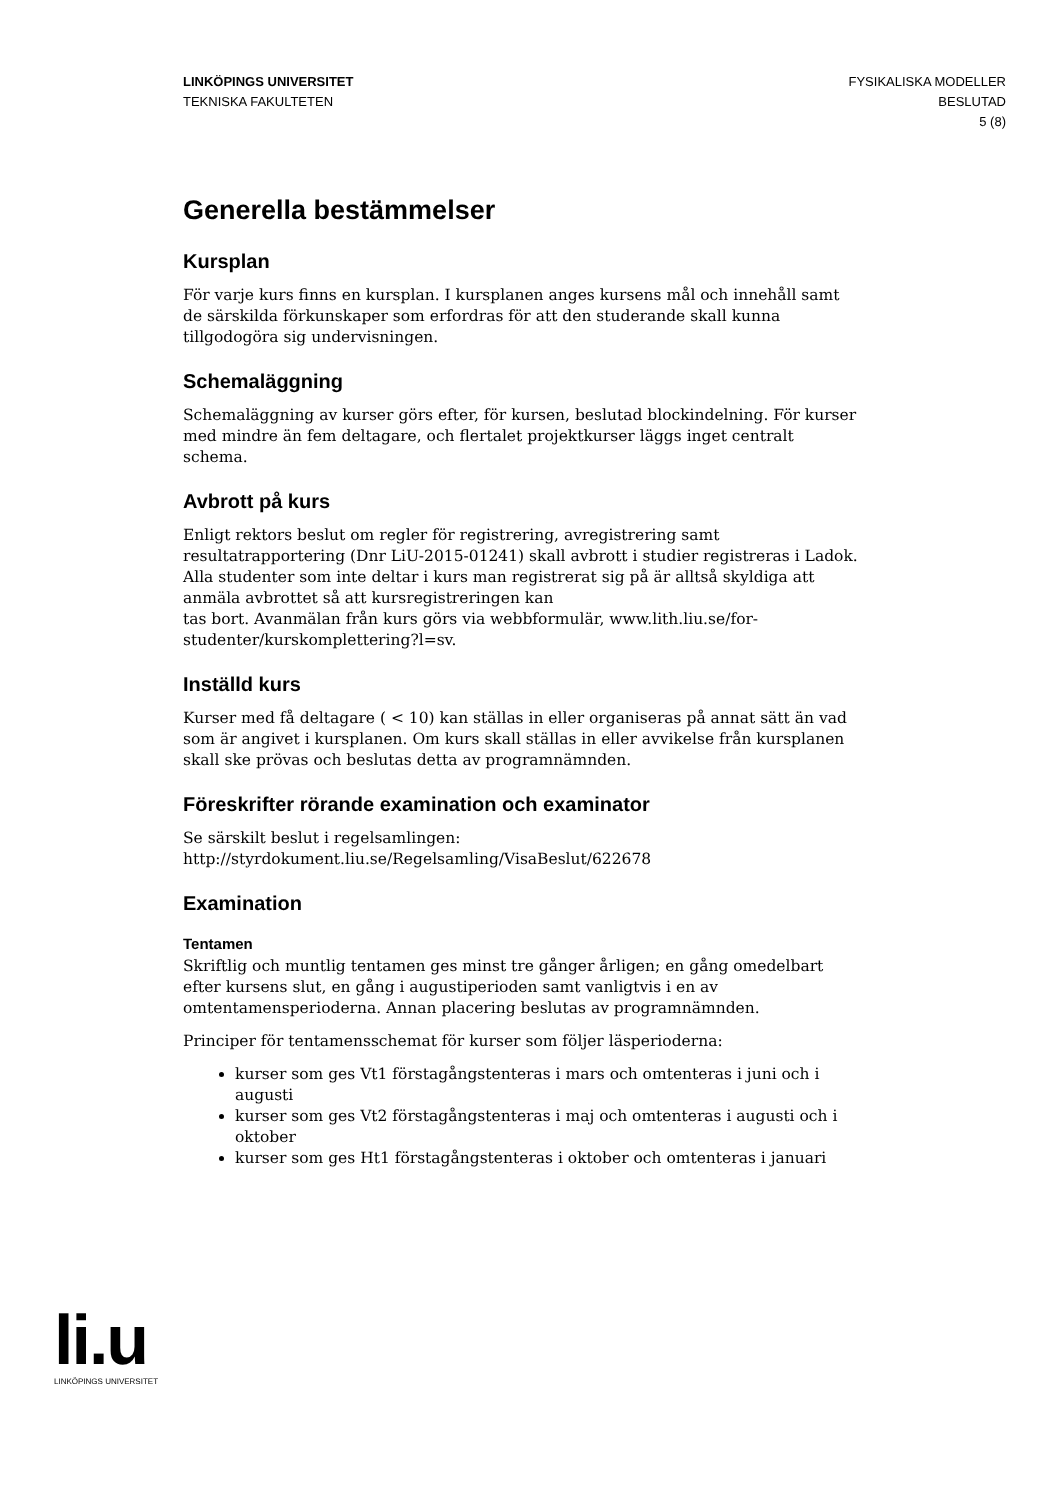LINKÖPINGS UNIVERSITET
TEKNISKA FAKULTETEN
FYSIKALISKA MODELLER
BESLUTAD
5 (8)
Generella bestämmelser
Kursplan
För varje kurs finns en kursplan. I kursplanen anges kursens mål och innehåll samt de särskilda förkunskaper som erfordras för att den studerande skall kunna tillgodogöra sig undervisningen.
Schemaläggning
Schemaläggning av kurser görs efter, för kursen, beslutad blockindelning. För kurser med mindre än fem deltagare, och flertalet projektkurser läggs inget centralt schema.
Avbrott på kurs
Enligt rektors beslut om regler för registrering, avregistrering samt resultatrapportering (Dnr LiU-2015-01241) skall avbrott i studier registreras i Ladok. Alla studenter som inte deltar i kurs man registrerat sig på är alltså skyldiga att anmäla avbrottet så att kursregistreringen kan
tas bort. Avanmälan från kurs görs via webbformulär, www.lith.liu.se/for-studenter/kurskomplettering?l=sv.
Inställd kurs
Kurser med få deltagare ( < 10) kan ställas in eller organiseras på annat sätt än vad som är angivet i kursplanen. Om kurs skall ställas in eller avvikelse från kursplanen skall ske prövas och beslutas detta av programnämnden.
Föreskrifter rörande examination och examinator
Se särskilt beslut i regelsamlingen:
http://styrdokument.liu.se/Regelsamling/VisaBeslut/622678
Examination
Tentamen
Skriftlig och muntlig tentamen ges minst tre gånger årligen; en gång omedelbart efter kursens slut, en gång i augustiperioden samt vanligtvis i en av omtentamensperioderna. Annan placering beslutas av programnämnden.
Principer för tentamensschemat för kurser som följer läsperioderna:
kurser som ges Vt1 förstagångstenteras i mars och omtenteras i juni och i augusti
kurser som ges Vt2 förstagångstenteras i maj och omtenteras i augusti och i oktober
kurser som ges Ht1 förstagångstenteras i oktober och omtenteras i januari
li.u
LINKÖPINGS UNIVERSITET